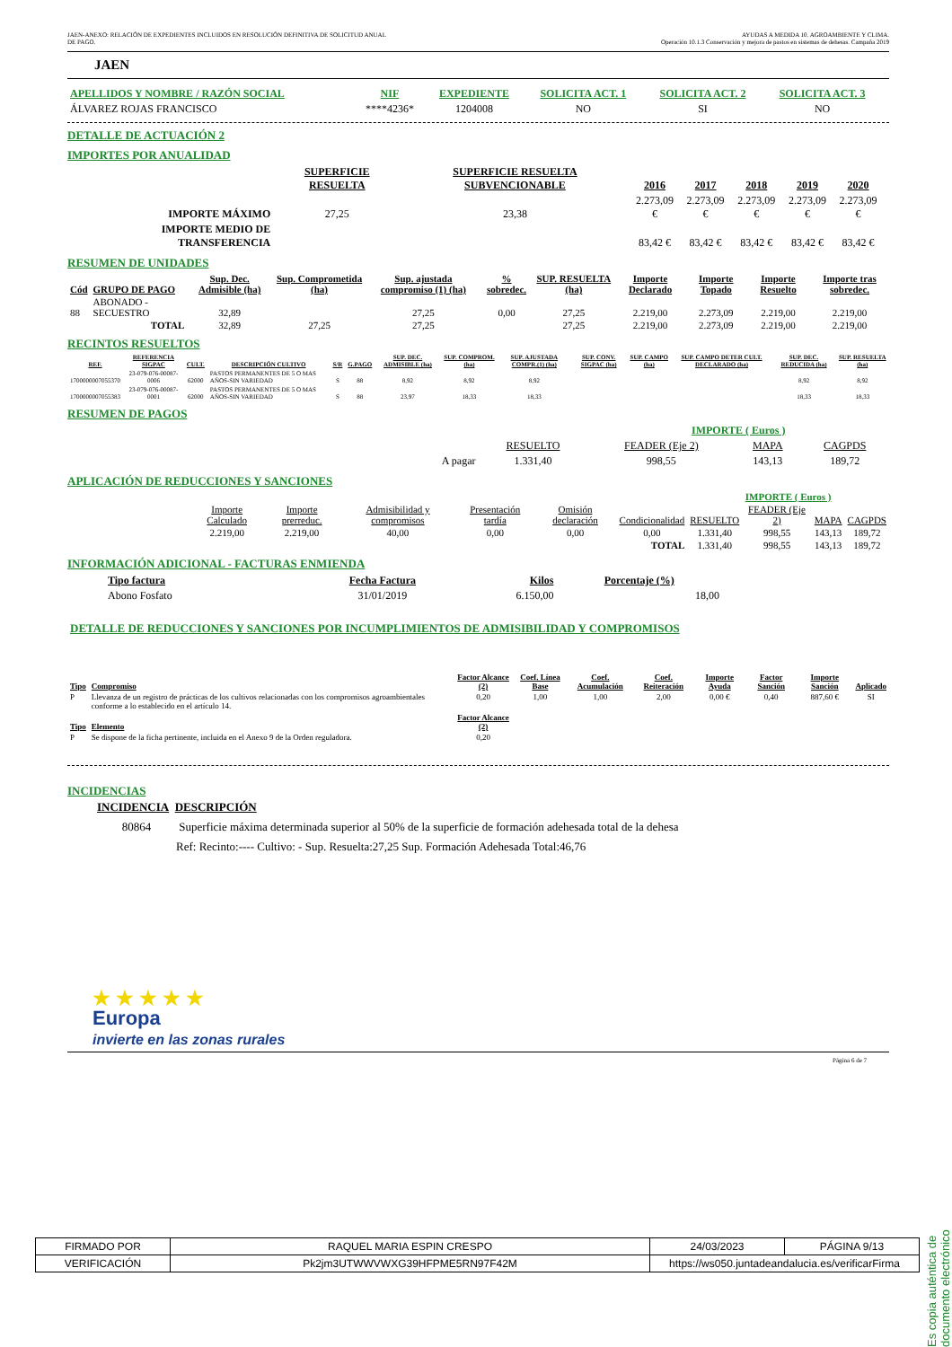JAEN-ANEXO: RELACIÓN DE EXPEDIENTES INCLUIDOS EN RESOLUCIÓN DEFINITIVA DE SOLICITUD ANUAL
DE PAGO.
AYUDAS A MEDIDA 10. AGROAMBIENTE Y CLIMA.
Operación 10.1.3 Conservación y mejora de pastos en sistemas de dehesas. Campaña 2019
JAEN
| APELLIDOS Y NOMBRE / RAZÓN SOCIAL | NIF | EXPEDIENTE | SOLICITA ACT. 1 | SOLICITA ACT. 2 | SOLICITA ACT. 3 | |
| --- | --- | --- | --- | --- | --- | --- |
| ÁLVAREZ ROJAS FRANCISCO | ****4236* | 1204008 | NO | SI | NO | |
DETALLE DE ACTUACIÓN 2
IMPORTES POR ANUALIDAD
| | SUPERFICIE RESUELTA | SUPERFICIE RESUELTA SUBVENCIONABLE | 2016 | 2017 | 2018 | 2019 | 2020 | |
| --- | --- | --- | --- | --- | --- | --- | --- | --- |
| IMPORTE MÁXIMO | 27,25 | 23,38 | 2.273,09 € | 2.273,09 € | 2.273,09 € | 2.273,09 € | 2.273,09 € | |
| IMPORTE MEDIO DE TRANSFERENCIA | | | 83,42 € | 83,42 € | 83,42 € | 83,42 € | 83,42 € | |
RESUMEN DE UNIDADES
| Cód | GRUPO DE PAGO | Sup. Dec. Admisible (ha) | Sup. Comprometida (ha) | Sup. ajustada compromiso (1) (ha) | % sobredec. | SUP. RESUELTA (ha) | Importe Declarado | Importe Topado | Importe Resuelto | Importe tras sobredec. |
| --- | --- | --- | --- | --- | --- | --- | --- | --- | --- | --- |
| 88 | ABONADO - SECUESTRO | 32,89 | | 27,25 | 0,00 | 27,25 | 2.219,00 | 2.273,09 | 2.219,00 | 2.219,00 |
| | TOTAL | 32,89 | 27,25 | 27,25 | | 27,25 | 2.219,00 | 2.273,09 | 2.219,00 | 2.219,00 |
RECINTOS RESUELTOS
| REF. | REFERENCIA SIGPAC | CULT. | DESCRIPCIÓN CULTIVO | S/R | G.PAGO | SUP. DEC. ADMISIBLE (ha) | SUP. COMPROM. (ha) | SUP. AJUSTADA COMPR.(1) (ha) | SUP. CONV. SIGPAC (ha) | SUP. CAMPO (ha) | SUP. CAMPO DETER CULT. DECLARADO (ha) | SUP. DEC. REDUCIDA (ha) | SUP. RESUELTA (ha) |
| --- | --- | --- | --- | --- | --- | --- | --- | --- | --- | --- | --- | --- | --- |
| 1700000007055370 | 23-079-076-00087-0006 | 62000 | PASTOS PERMANENTES DE 5 O MAS AÑOS-SIN VARIEDAD | S | 88 | 8,92 | 8,92 | 8,92 | | | | 8,92 | 8,92 |
| 1700000007055383 | 23-079-076-00087-0001 | 62000 | PASTOS PERMANENTES DE 5 O MAS AÑOS-SIN VARIEDAD | S | 88 | 23,97 | 18,33 | 18,33 | | | | 18,33 | 18,33 |
RESUMEN DE PAGOS
| | | IMPORTE ( Euros ) | | |
| | RESUELTO | FEADER (Eje 2) | MAPA | CAGPDS |
| A pagar | 1.331,40 | 998,55 | 143,13 | 189,72 |
APLICACIÓN DE REDUCCIONES Y SANCIONES
| | | | | | | | IMPORTE ( Euros ) | | | |
| | Importe Calculado | Importe prerreduc. | Admisibilidad y compromisos | Presentación tardía | Omisión declaración | Condicionalidad | RESUELTO | FEADER (Eje 2) | MAPA | CAGPDS |
| | 2.219,00 | 2.219,00 | 40,00 | 0,00 | 0,00 | 0,00 | 1.331,40 | 998,55 | 143,13 | 189,72 |
| | | | | | | TOTAL | 1.331,40 | 998,55 | 143,13 | 189,72 |
INFORMACIÓN ADICIONAL - FACTURAS ENMIENDA
| Tipo factura | Fecha Factura | Kilos | Porcentaje (%) | |
| --- | --- | --- | --- | --- |
| Abono Fosfato | 31/01/2019 | 6.150,00 | 18,00 | |
DETALLE DE REDUCCIONES Y SANCIONES POR INCUMPLIMIENTOS DE ADMISIBILIDAD Y COMPROMISOS
| Tipo | Compromiso | Factor Alcance (2) | Coef. Línea Base | Coef. Acumulación | Coef. Reiteración | Importe Ayuda | Factor Sanción | Importe Sanción | Aplicado |
| --- | --- | --- | --- | --- | --- | --- | --- | --- | --- |
| P | Llevanza de un registro de prácticas de los cultivos relacionadas con los compromisos agroambientales conforme a lo establecido en el artículo 14. | 0,20 | 1,00 | 1,00 | 2,00 | 0,00 € | 0,40 | 887,60 € | SI |
| Tipo | Elemento | Factor Alcance (2) | | | | | | | |
| P | Se dispone de la ficha pertinente, incluida en el Anexo 9 de la Orden reguladora. | 0,20 | | | | | | | |
INCIDENCIAS
INCIDENCIA DESCRIPCIÓN
80864 Superficie máxima determinada superior al 50% de la superficie de formación adehesada total de la dehesa
Ref: Recinto:---- Cultivo: - Sup. Resuelta:27,25 Sup. Formación Adehesada Total:46,76
★ ★ ★ ★ ★
Europa
invierte en las zonas rurales
Página 6 de 7
Es copia auténtica de documento electrónico
| FIRMADO POR | RAQUEL MARIA ESPIN CRESPO | | 24/03/2023 | PÁGINA 9/13 |
| VERIFICACIÓN | Pk2jm3UTWWVWXG39HFPME5RN97F42M | https://ws050.juntadeandalucia.es/verificarFirma | | |